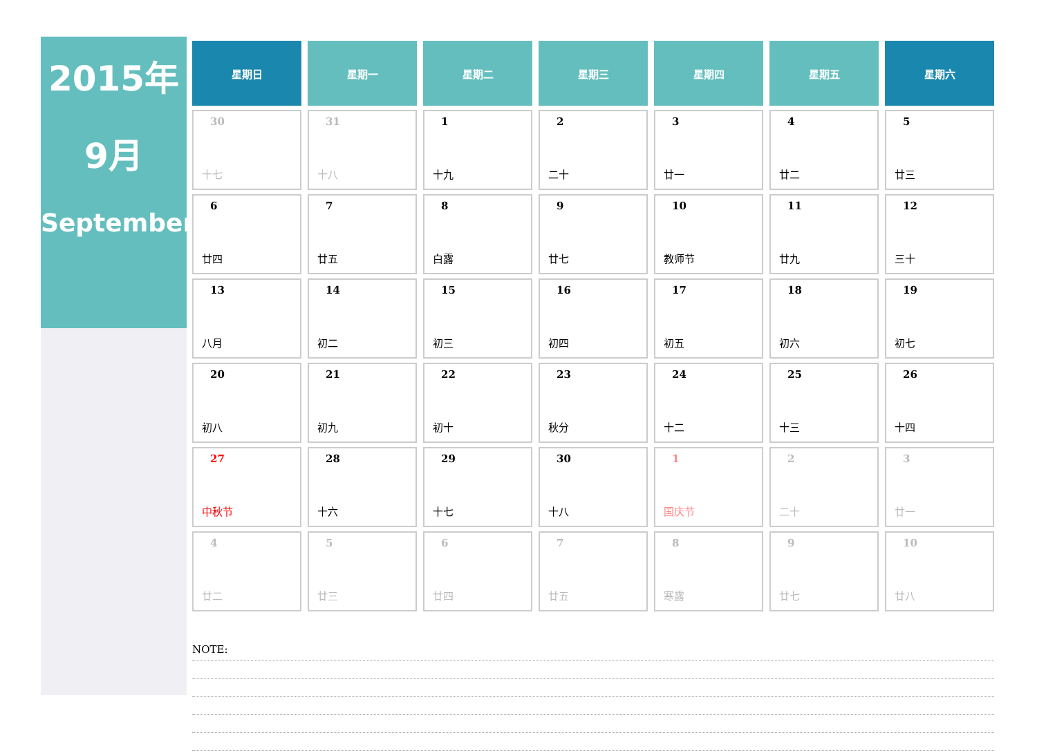2015年
9月
September
| 星期日 | 星期一 | 星期二 | 星期三 | 星期四 | 星期五 | 星期六 |
| --- | --- | --- | --- | --- | --- | --- |
| 30 十七 | 31 十八 | 1 十九 | 2 二十 | 3 廿一 | 4 廿二 | 5 廿三 |
| 6 廿四 | 7 廿五 | 8 白露 | 9 廿七 | 10 教师节 | 11 廿九 | 12 三十 |
| 13 八月 | 14 初二 | 15 初三 | 16 初四 | 17 初五 | 18 初六 | 19 初七 |
| 20 初八 | 21 初九 | 22 初十 | 23 秋分 | 24 十二 | 25 十三 | 26 十四 |
| 27 中秋节 | 28 十六 | 29 十七 | 30 十八 | 1 国庆节 | 2 二十 | 3 廿一 |
| 4 廿二 | 5 廿三 | 6 廿四 | 7 廿五 | 8 寒露 | 9 廿七 | 10 廿八 |
NOTE: